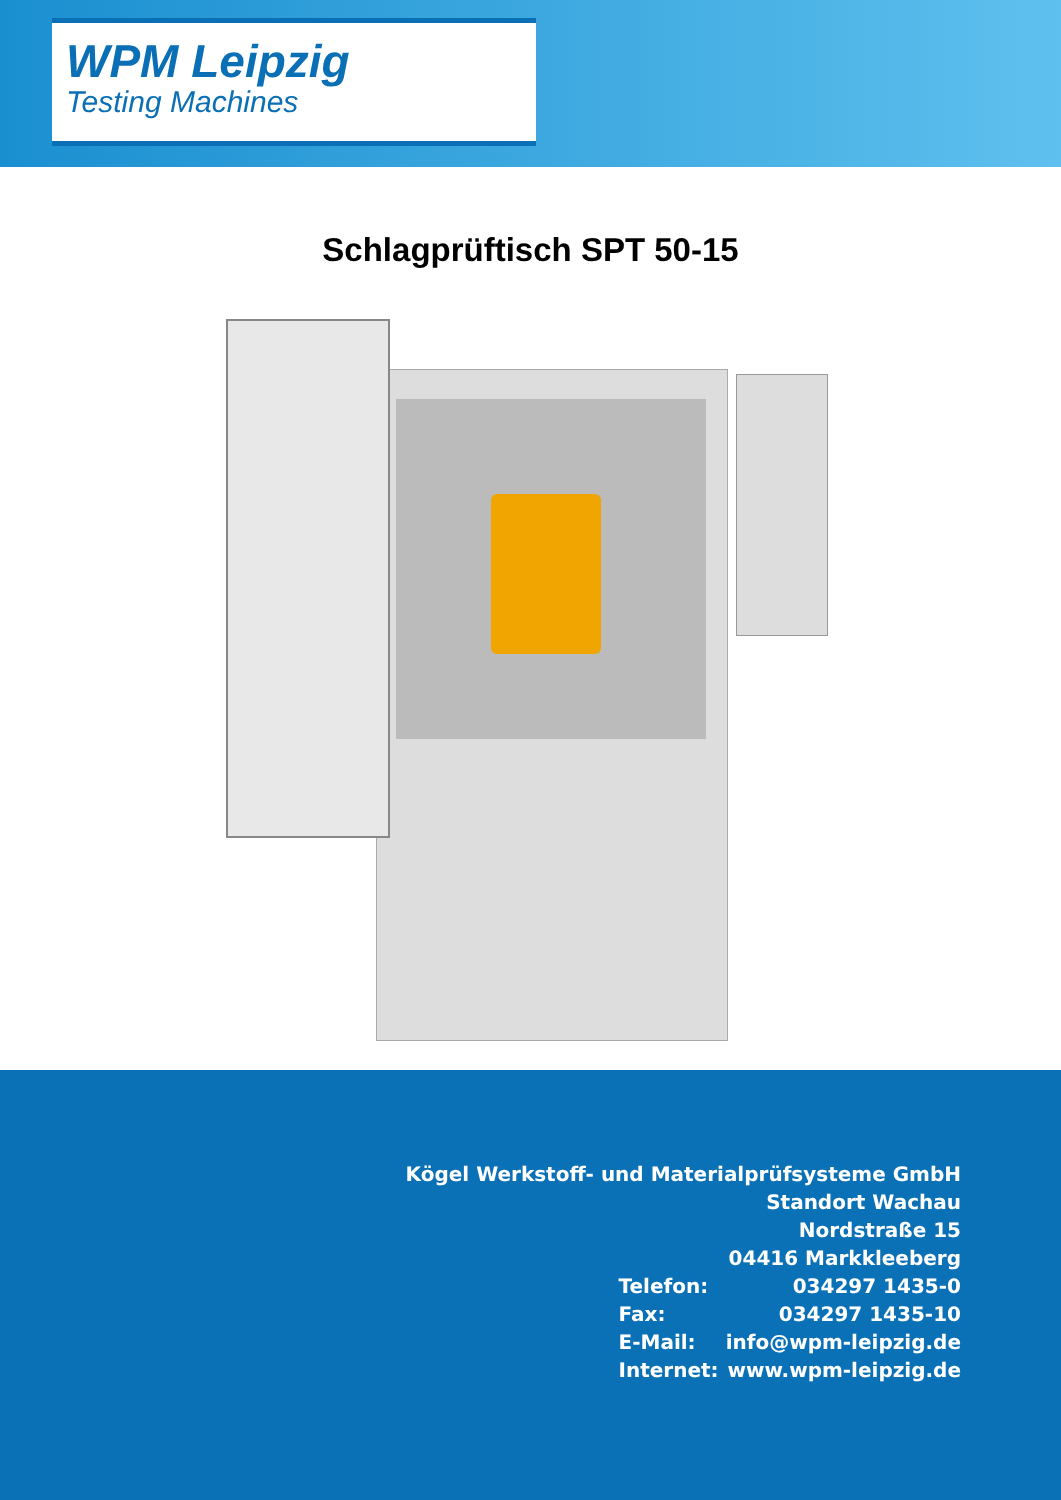WPM Leipzig
Testing Machines
Schlagprüftisch SPT 50-15
| Kögel Werkstoff- und Materialprüfsysteme GmbH | |
| Standort Wachau | |
| Nordstraße 15 | |
| 04416 Markkleeberg | |
| Telefon: | 034297 1435-0 |
| Fax: | 034297 1435-10 |
| E-Mail: | info@wpm-leipzig.de |
| Internet: | www.wpm-leipzig.de |